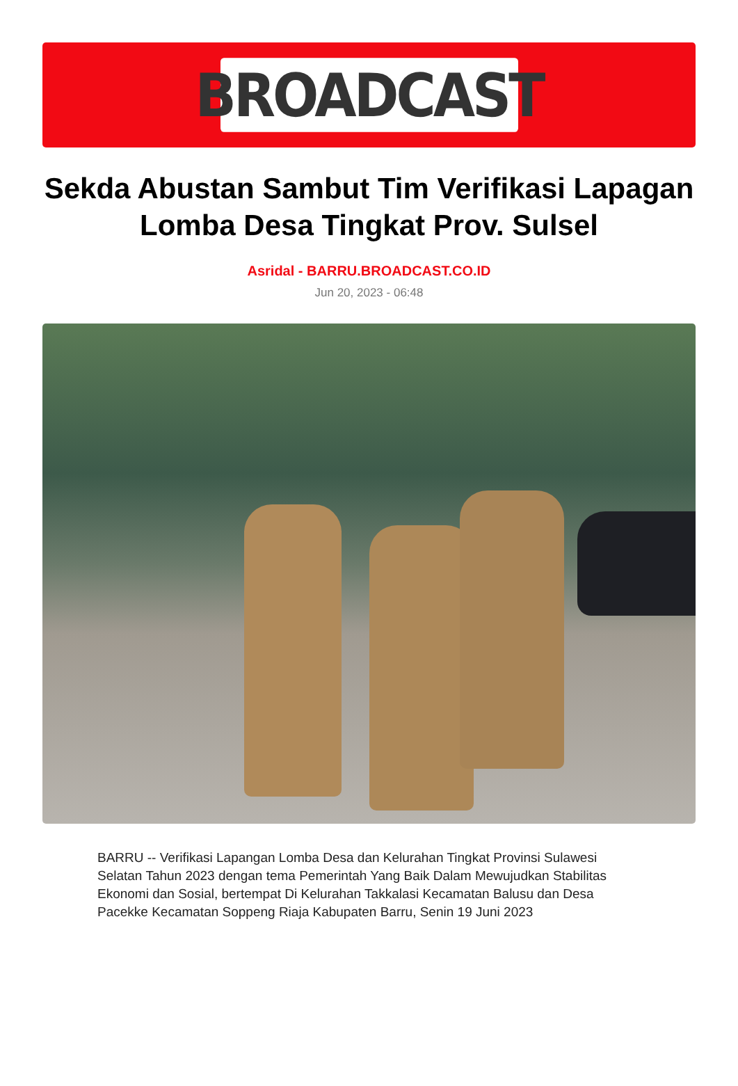BROADCAST
Sekda Abustan Sambut Tim Verifikasi Lapagan Lomba Desa Tingkat Prov. Sulsel
Asridal - BARRU.BROADCAST.CO.ID
Jun 20, 2023 - 06:48
BARRU -- Verifikasi Lapangan Lomba Desa dan Kelurahan Tingkat Provinsi Sulawesi Selatan Tahun 2023 dengan tema Pemerintah Yang Baik Dalam Mewujudkan Stabilitas Ekonomi dan Sosial, bertempat Di Kelurahan Takkalasi Kecamatan Balusu dan Desa Pacekke Kecamatan Soppeng Riaja Kabupaten Barru, Senin 19 Juni 2023